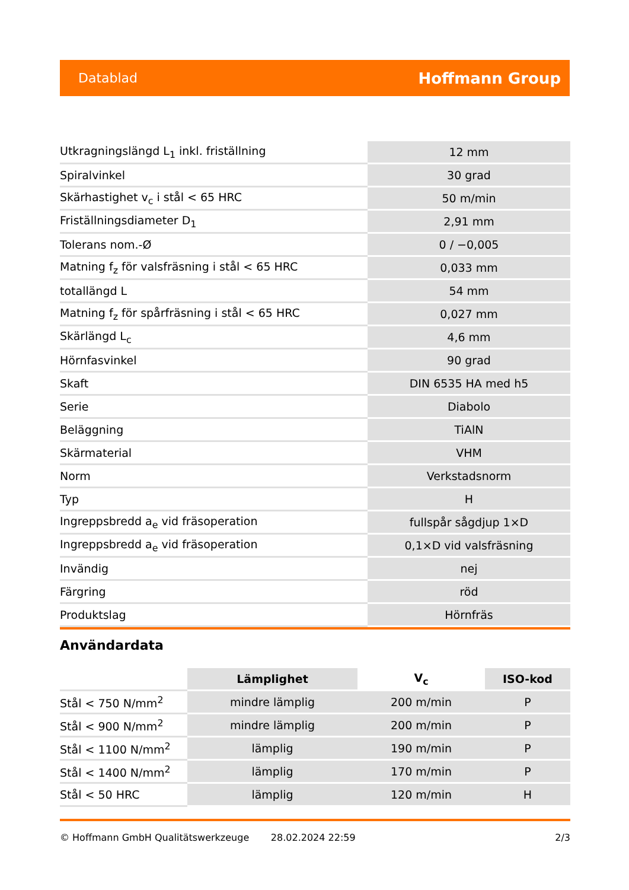Datablad Hoffmann Group
| Utkragningslängd L<sub>1</sub> inkl. friställning | 12 mm |
| Spiralvinkel | 30 grad |
| Skärhastighet v<sub>c</sub> i stål < 65 HRC | 50 m/min |
| Friställningsdiameter D<sub>1</sub> | 2,91 mm |
| Tolerans nom.-Ø | 0 / −0,005 |
| Matning f<sub>z</sub> för valsfräsning i stål < 65 HRC | 0,033 mm |
| totallängd L | 54 mm |
| Matning f<sub>z</sub> för spårfräsning i stål < 65 HRC | 0,027 mm |
| Skärlängd L<sub>c</sub> | 4,6 mm |
| Hörnfasvinkel | 90 grad |
| Skaft | DIN 6535 HA med h5 |
| Serie | Diabolo |
| Beläggning | TiAlN |
| Skärmaterial | VHM |
| Norm | Verkstadsnorm |
| Typ | H |
| Ingreppsbredd a<sub>e</sub> vid fräsoperation | fullspår sågdjup 1×D |
| Ingreppsbredd a<sub>e</sub> vid fräsoperation | 0,1×D vid valsfräsning |
| Invändig | nej |
| Färgring | röd |
| Produktslag | Hörnfräs |
Användardata
| | Lämplighet | V<sub>c</sub> | ISO-kod |
| --- | --- | --- | --- |
| Stål < 750 N/mm<sup>2</sup> | mindre lämplig | 200 m/min | P |
| Stål < 900 N/mm<sup>2</sup> | mindre lämplig | 200 m/min | P |
| Stål < 1100 N/mm<sup>2</sup> | lämplig | 190 m/min | P |
| Stål < 1400 N/mm<sup>2</sup> | lämplig | 170 m/min | P |
| Stål < 50 HRC | lämplig | 120 m/min | H |
© Hoffmann GmbH Qualitätswerkzeuge 28.02.2024 22:59 2/3